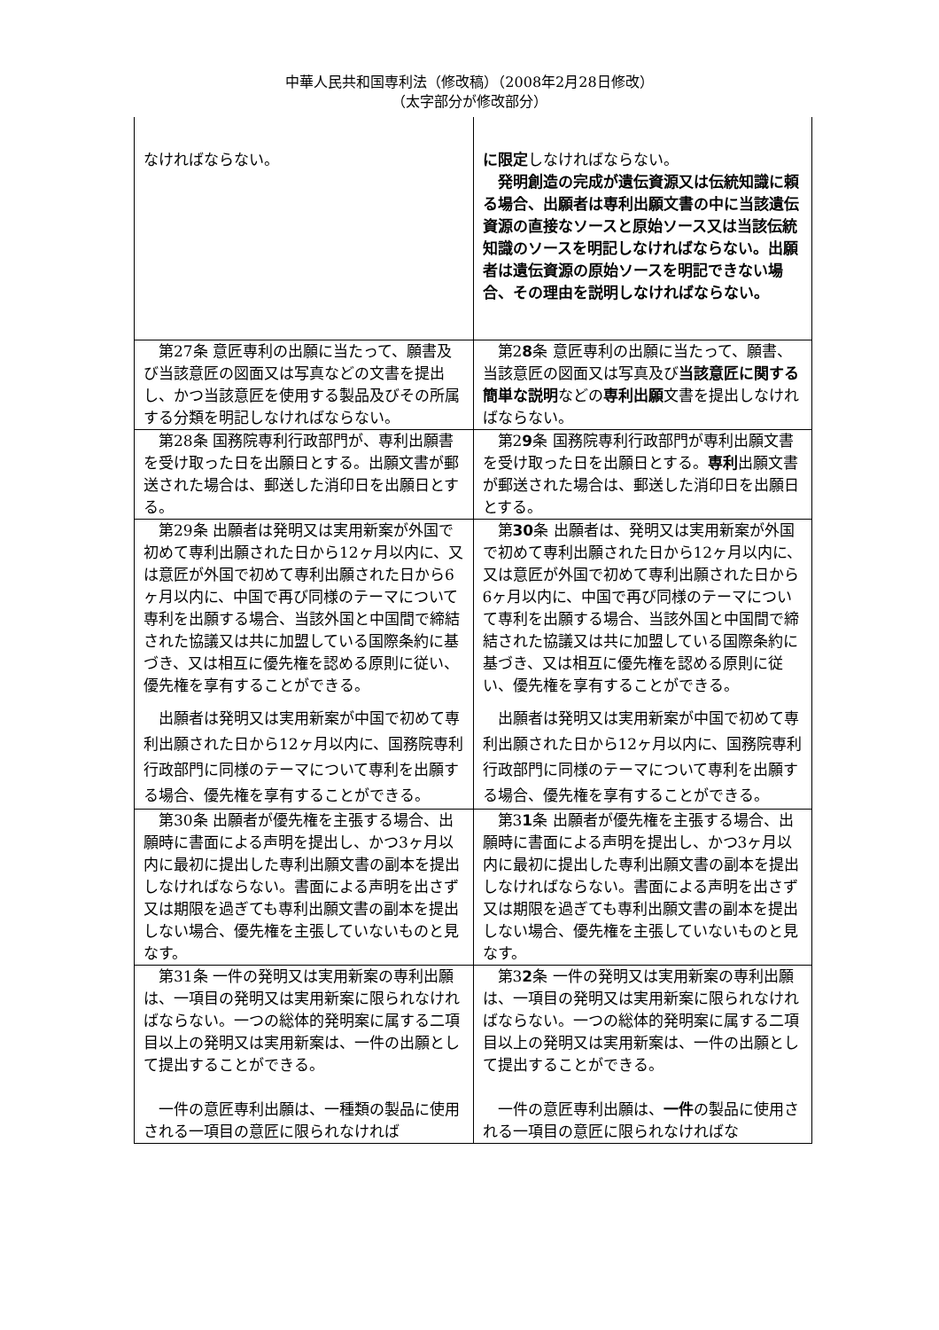中華人民共和国専利法（修改稿）（2008年2月28日修改）
（太字部分が修改部分）
| なければならない。 | に限定 しなければならない。 発明創造の完成が遺伝資源又は伝統知識に頼る場合、出願者は専利出願文書の中に当該遺伝資源の直接なソースと原始ソース又は当該伝統知識のソースを明記しなければならない。出願者は遺伝資源の原始ソースを明記できない場合、その理由を説明しなければならない。 |
| 第27条 意匠専利の出願に当たって、願書及び当該意匠の図面又は写真などの文書を提出し、かつ当該意匠を使用する製品及びその所属する分類を明記しなければならない。 | 第2 8 条 意匠専利の出願に当たって、願書、当該意匠の図面又は写真及び 当該意匠に関する簡単な説明 などの 専利出願 文書を提出しなければならない。 |
| 第28条 国務院専利行政部門が、専利出願書を受け取った日を出願日とする。出願文書が郵送された場合は、郵送した消印日を出願日とする。 | 第2 9 条 国務院専利行政部門が専利出願文書を受け取った日を出願日とする。 専利 出願文書が郵送された場合は、郵送した消印日を出願日とする。 |
| 第29条 出願者は発明又は実用新案が外国で初めて専利出願された日から12ヶ月以内に、又は意匠が外国で初めて専利出願された日から6ヶ月以内に、中国で再び同様のテーマについて専利を出願する場合、当該外国と中国間で締結された協議又は共に加盟している国際条約に基づき、又は相互に優先権を認める原則に従い、優先権を享有することができる。 出願者は発明又は実用新案が中国で初めて専利出願された日から12ヶ月以内に、国務院専利行政部門に同様のテーマについて専利を出願する場合、優先権を享有することができる。 | 第 30 条 出願者は、発明又は実用新案が外国で初めて専利出願された日から12ヶ月以内に、又は意匠が外国で初めて専利出願された日から6ヶ月以内に、中国で再び同様のテーマについて専利を出願する場合、当該外国と中国間で締結された協議又は共に加盟している国際条約に基づき、又は相互に優先権を認める原則に従い、優先権を享有することができる。 出願者は発明又は実用新案が中国で初めて専利出願された日から12ヶ月以内に、国務院専利行政部門に同様のテーマについて専利を出願する場合、優先権を享有することができる。 |
| 第30条 出願者が優先権を主張する場合、出願時に書面による声明を提出し、かつ3ヶ月以内に最初に提出した専利出願文書の副本を提出しなければならない。書面による声明を出さず又は期限を過ぎても専利出願文書の副本を提出しない場合、優先権を主張していないものと見なす。 | 第3 1 条 出願者が優先権を主張する場合、出願時に書面による声明を提出し、かつ3ヶ月以内に最初に提出した専利出願文書の副本を提出しなければならない。書面による声明を出さず又は期限を過ぎても専利出願文書の副本を提出しない場合、優先権を主張していないものと見なす。 |
| 第31条 一件の発明又は実用新案の専利出願は、一項目の発明又は実用新案に限られなければならない。一つの総体的発明案に属する二項目以上の発明又は実用新案は、一件の出願として提出することができる。 一件の意匠専利出願は、一種類の製品に使用される一項目の意匠に限られなければ | 第3 2 条 一件の発明又は実用新案の専利出願は、一項目の発明又は実用新案に限られなければならない。一つの総体的発明案に属する二項目以上の発明又は実用新案は、一件の出願として提出することができる。 一件の意匠専利出願は、 一件 の製品に使用される一項目の意匠に限られなければな |